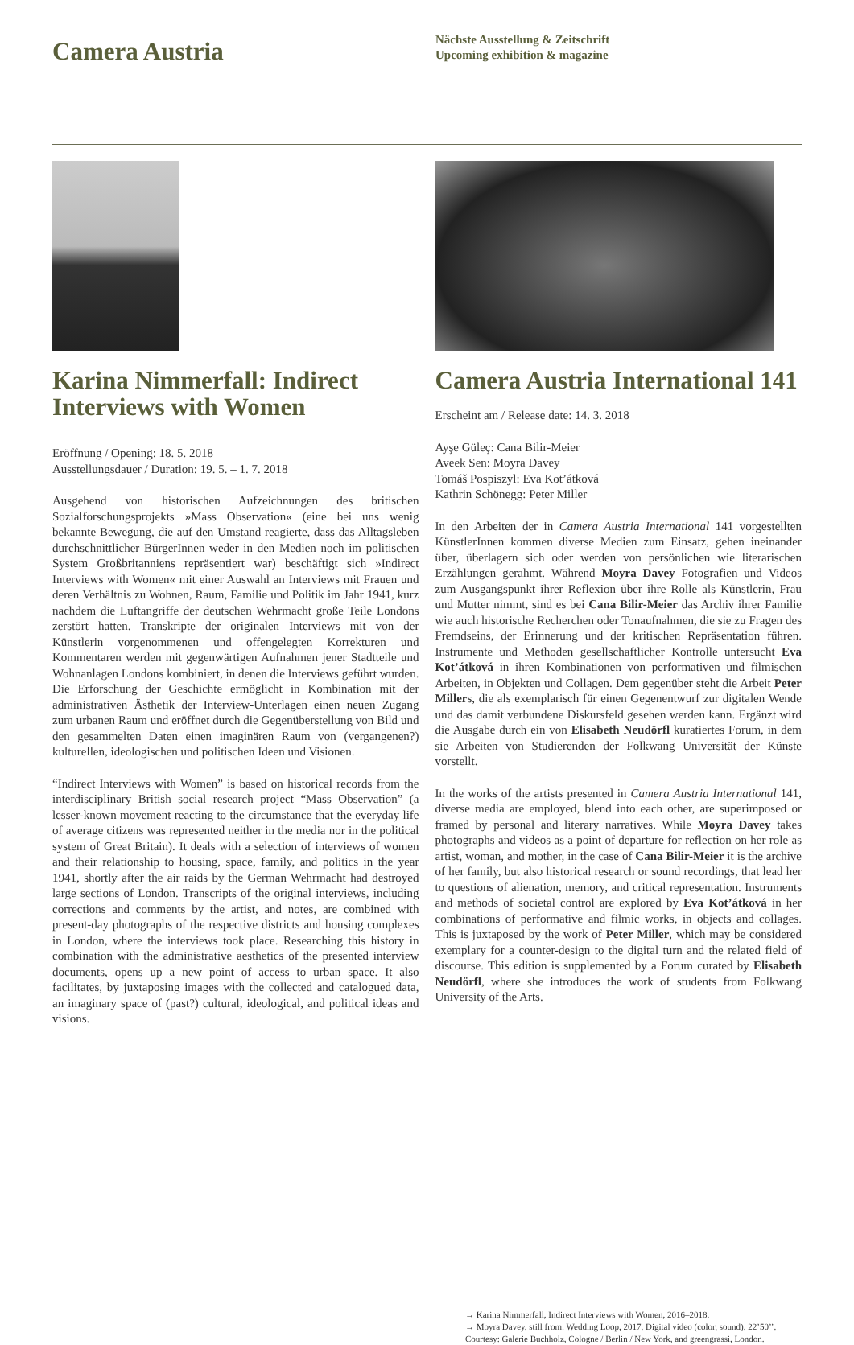Camera Austria
Nächste Ausstellung & Zeitschrift
Upcoming exhibition & magazine
Karina Nimmerfall: Indirect Interviews with Women
Eröffnung / Opening: 18. 5. 2018
Ausstellungsdauer / Duration: 19. 5. – 1. 7. 2018
Ausgehend von historischen Aufzeichnungen des britischen Sozialforschungsprojekts »Mass Observation« (eine bei uns wenig bekannte Bewegung, die auf den Umstand reagierte, dass das Alltagsleben durchschnittlicher BürgerInnen weder in den Medien noch im politischen System Großbritanniens repräsentiert war) beschäftigt sich »Indirect Interviews with Women« mit einer Auswahl an Interviews mit Frauen und deren Verhältnis zu Wohnen, Raum, Familie und Politik im Jahr 1941, kurz nachdem die Luftangriffe der deutschen Wehrmacht große Teile Londons zerstört hatten. Transkripte der originalen Interviews mit von der Künstlerin vorgenommenen und offengelegten Korrekturen und Kommentaren werden mit gegenwärtigen Aufnahmen jener Stadtteile und Wohnanlagen Londons kombiniert, in denen die Interviews geführt wurden. Die Erforschung der Geschichte ermöglicht in Kombination mit der administrativen Ästhetik der Interview-Unterlagen einen neuen Zugang zum urbanen Raum und eröffnet durch die Gegenüberstellung von Bild und den gesammelten Daten einen imaginären Raum von (vergangenen?) kulturellen, ideologischen und politischen Ideen und Visionen.
“Indirect Interviews with Women” is based on historical records from the interdisciplinary British social research project “Mass Observation” (a lesser-known movement reacting to the circumstance that the everyday life of average citizens was represented neither in the media nor in the political system of Great Britain). It deals with a selection of interviews of women and their relationship to housing, space, family, and politics in the year 1941, shortly after the air raids by the German Wehrmacht had destroyed large sections of London. Transcripts of the original interviews, including corrections and comments by the artist, and notes, are combined with present-day photographs of the respective districts and housing complexes in London, where the interviews took place. Researching this history in combination with the administrative aesthetics of the presented interview documents, opens up a new point of access to urban space. It also facilitates, by juxtaposing images with the collected and catalogued data, an imaginary space of (past?) cultural, ideological, and political ideas and visions.
Camera Austria International 141
Erscheint am / Release date: 14. 3. 2018
Ayşe Güleç: Cana Bilir-Meier
Aveek Sen: Moyra Davey
Tomáš Pospiszyl: Eva Kot’átková
Kathrin Schönegg: Peter Miller
In den Arbeiten der in Camera Austria International 141 vorgestellten KünstlerInnen kommen diverse Medien zum Einsatz, gehen ineinander über, überlagern sich oder werden von persönlichen wie literarischen Erzählungen gerahmt. Während Moyra Davey Fotografien und Videos zum Ausgangspunkt ihrer Reflexion über ihre Rolle als Künstlerin, Frau und Mutter nimmt, sind es bei Cana Bilir-Meier das Archiv ihrer Familie wie auch historische Recherchen oder Tonaufnahmen, die sie zu Fragen des Fremdseins, der Erinnerung und der kritischen Repräsentation führen. Instrumente und Methoden gesellschaftlicher Kontrolle untersucht Eva Kot’átková in ihren Kombinationen von performativen und filmischen Arbeiten, in Objekten und Collagen. Dem gegenüber steht die Arbeit Peter Millers, die als exemplarisch für einen Gegenentwurf zur digitalen Wende und das damit verbundene Diskursfeld gesehen werden kann. Ergänzt wird die Ausgabe durch ein von Elisabeth Neudörfl kuratiertes Forum, in dem sie Arbeiten von Studierenden der Folkwang Universität der Künste vorstellt.
In the works of the artists presented in Camera Austria International 141, diverse media are employed, blend into each other, are superimposed or framed by personal and literary narratives. While Moyra Davey takes photographs and videos as a point of departure for reflection on her role as artist, woman, and mother, in the case of Cana Bilir-Meier it is the archive of her family, but also historical research or sound recordings, that lead her to questions of alienation, memory, and critical representation. Instruments and methods of societal control are explored by Eva Kot’átková in her combinations of performative and filmic works, in objects and collages. This is juxtaposed by the work of Peter Miller, which may be considered exemplary for a counter-design to the digital turn and the related field of discourse. This edition is supplemented by a Forum curated by Elisabeth Neudörfl, where she introduces the work of students from Folkwang University of the Arts.
→ Karina Nimmerfall, Indirect Interviews with Women, 2016–2018.
→ Moyra Davey, still from: Wedding Loop, 2017. Digital video (color, sound), 22’50’’. Courtesy: Galerie Buchholz, Cologne / Berlin / New York, and greengrassi, London.